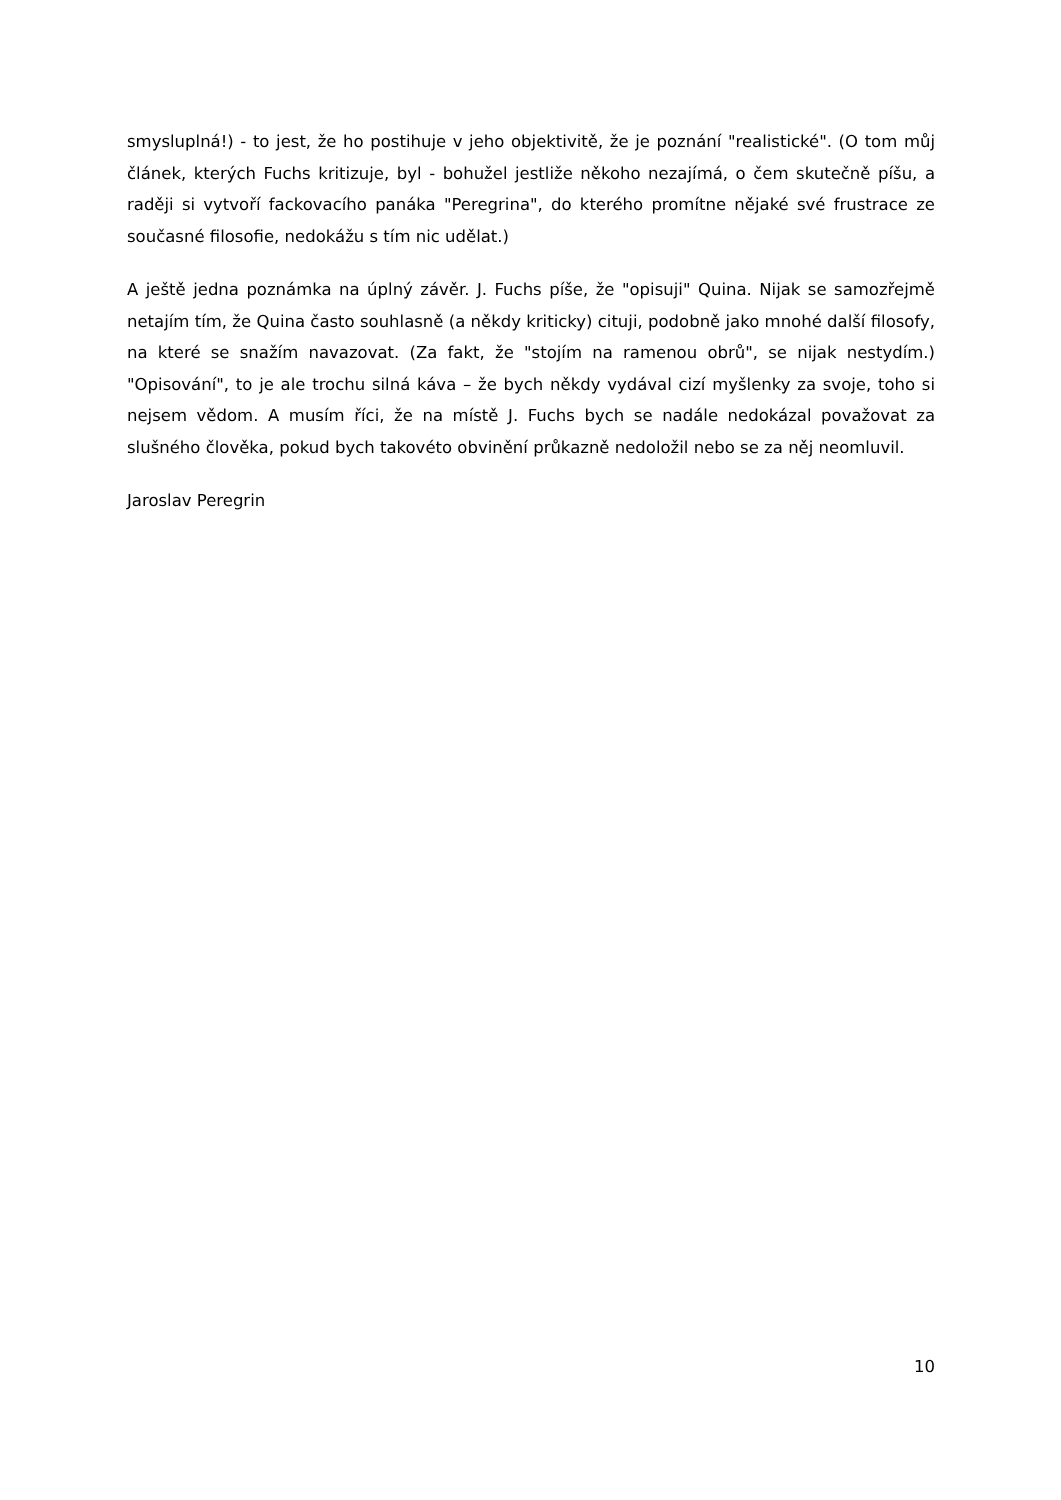smysluplná!) - to jest, že ho postihuje v jeho objektivitě, že je poznání "realistické". (O tom můj článek, kterých Fuchs kritizuje, byl - bohužel jestliže někoho nezajímá, o čem skutečně píšu, a raději si vytvoří fackovacího panáka "Peregrina", do kterého promítne nějaké své frustrace ze současné filosofie, nedokážu s tím nic udělat.)
A ještě jedna poznámka na úplný závěr. J. Fuchs píše, že "opisuji" Quina. Nijak se samozřejmě netajím tím, že Quina často souhlasně (a někdy kriticky) cituji, podobně jako mnohé další filosofy, na které se snažím navazovat. (Za fakt, že "stojím na ramenou obrů", se nijak nestydím.) "Opisování", to je ale trochu silná káva – že bych někdy vydával cizí myšlenky za svoje, toho si nejsem vědom. A musím říci, že na místě J. Fuchs bych se nadále nedokázal považovat za slušného člověka, pokud bych takovéto obvinění průkazně nedoložil nebo se za něj neomluvil.
Jaroslav Peregrin
10